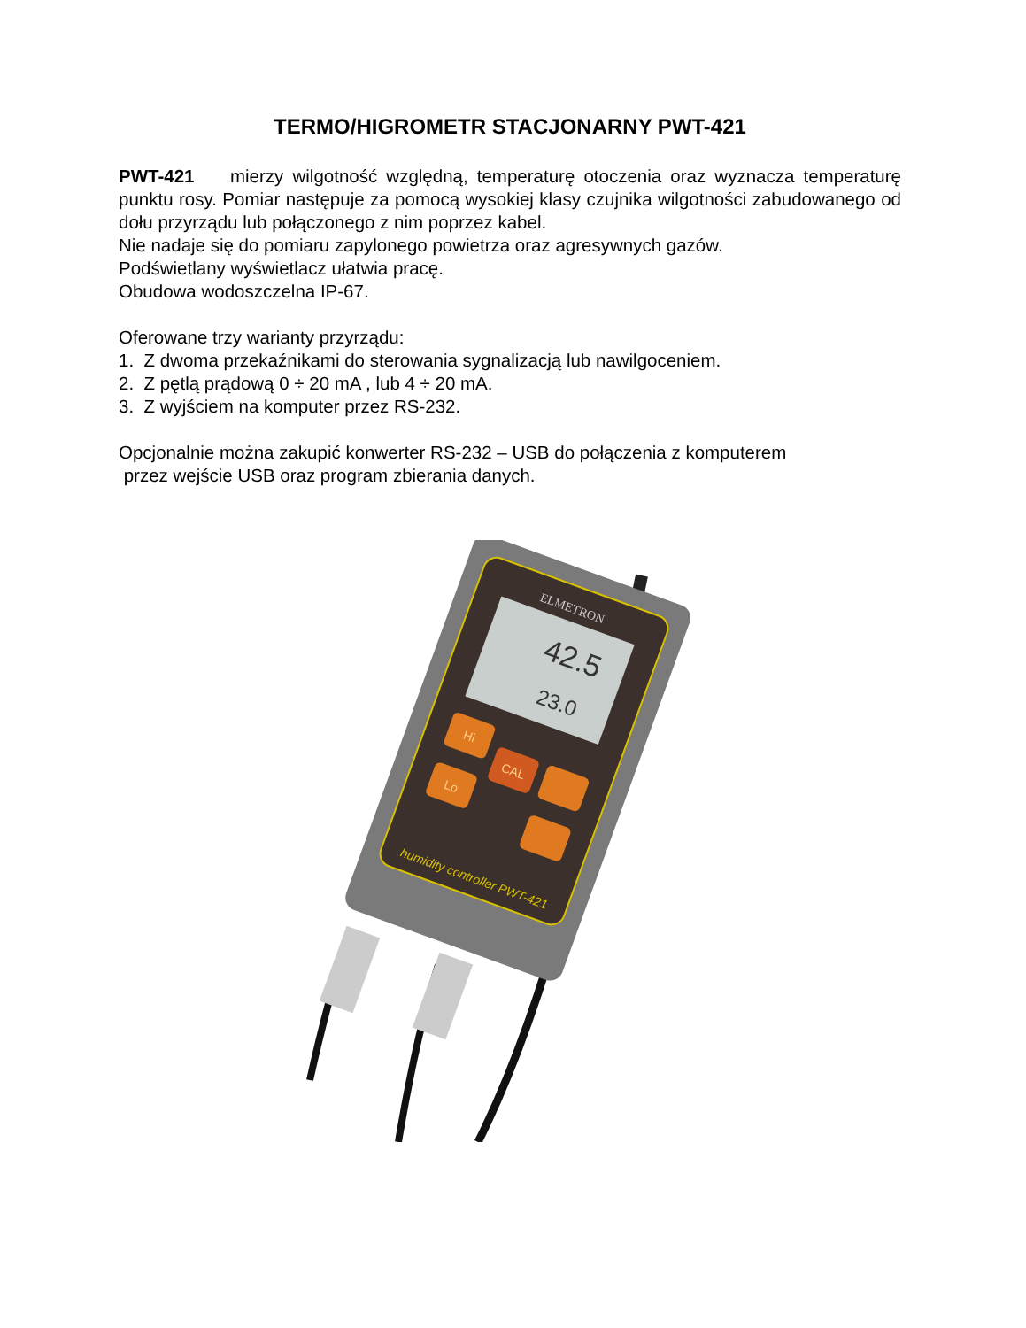TERMO/HIGROMETR STACJONARNY PWT-421
PWT-421 mierzy wilgotność względną, temperaturę otoczenia oraz wyznacza temperaturę punktu rosy. Pomiar następuje za pomocą wysokiej klasy czujnika wilgotności zabudowanego od dołu przyrządu lub połączonego z nim poprzez kabel.
Nie nadaje się do pomiaru zapylonego powietrza oraz agresywnych gazów.
Podświetlany wyświetlacz ułatwia pracę.
Obudowa wodoszczelna IP-67.
Oferowane trzy warianty przyrządu:
1. Z dwoma przekaźnikami do sterowania sygnalizacją lub nawilgoceniem.
2. Z pętlą prądową 0 ÷ 20 mA , lub 4 ÷ 20 mA.
3. Z wyjściem na komputer przez RS-232.
Opcjonalnie można zakupić konwerter RS-232 – USB do połączenia z komputerem
przez wejście USB oraz program zbierania danych.
ELMETRON
42.5
23.0
Hi
CAL
Lo
humidity controller PWT-421